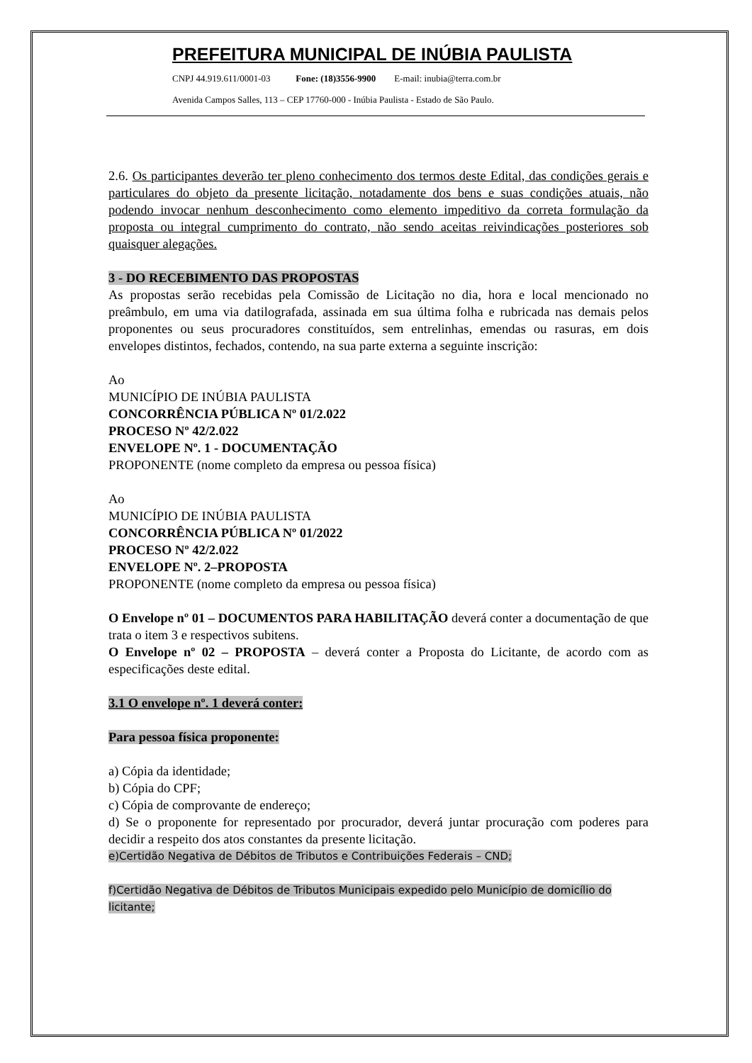PREFEITURA MUNICIPAL DE INÚBIA PAULISTA
CNPJ 44.919.611/0001-03 Fone: (18)3556-9900 E-mail: inubia@terra.com.br
Avenida Campos Salles, 113 – CEP 17760-000 - Inúbia Paulista - Estado de São Paulo.
2.6. Os participantes deverão ter pleno conhecimento dos termos deste Edital, das condições gerais e particulares do objeto da presente licitação, notadamente dos bens e suas condições atuais, não podendo invocar nenhum desconhecimento como elemento impeditivo da correta formulação da proposta ou integral cumprimento do contrato, não sendo aceitas reivindicações posteriores sob quaisquer alegações.
3 - DO RECEBIMENTO DAS PROPOSTAS
As propostas serão recebidas pela Comissão de Licitação no dia, hora e local mencionado no preâmbulo, em uma via datilografada, assinada em sua última folha e rubricada nas demais pelos proponentes ou seus procuradores constituídos, sem entrelinhas, emendas ou rasuras, em dois envelopes distintos, fechados, contendo, na sua parte externa a seguinte inscrição:
Ao
MUNICÍPIO DE INÚBIA PAULISTA
CONCORRÊNCIA PÚBLICA Nº 01/2.022
PROCESO Nº 42/2.022
ENVELOPE Nº. 1 - DOCUMENTAÇÃO
PROPONENTE (nome completo da empresa ou pessoa física)
Ao
MUNICÍPIO DE INÚBIA PAULISTA
CONCORRÊNCIA PÚBLICA Nº 01/2022
PROCESO Nº 42/2.022
ENVELOPE Nº. 2–PROPOSTA
PROPONENTE (nome completo da empresa ou pessoa física)
O Envelope nº 01 – DOCUMENTOS PARA HABILITAÇÃO deverá conter a documentação de que trata o item 3 e respectivos subitens.
O Envelope nº 02 – PROPOSTA – deverá conter a Proposta do Licitante, de acordo com as especificações deste edital.
3.1 O envelope nº. 1 deverá conter:
Para pessoa física proponente:
a) Cópia da identidade;
b) Cópia do CPF;
c) Cópia de comprovante de endereço;
d) Se o proponente for representado por procurador, deverá juntar procuração com poderes para decidir a respeito dos atos constantes da presente licitação.
e)Certidão Negativa de Débitos de Tributos e Contribuições Federais – CND;
f)Certidão Negativa de Débitos de Tributos Municipais expedido pelo Município de domicílio do licitante;